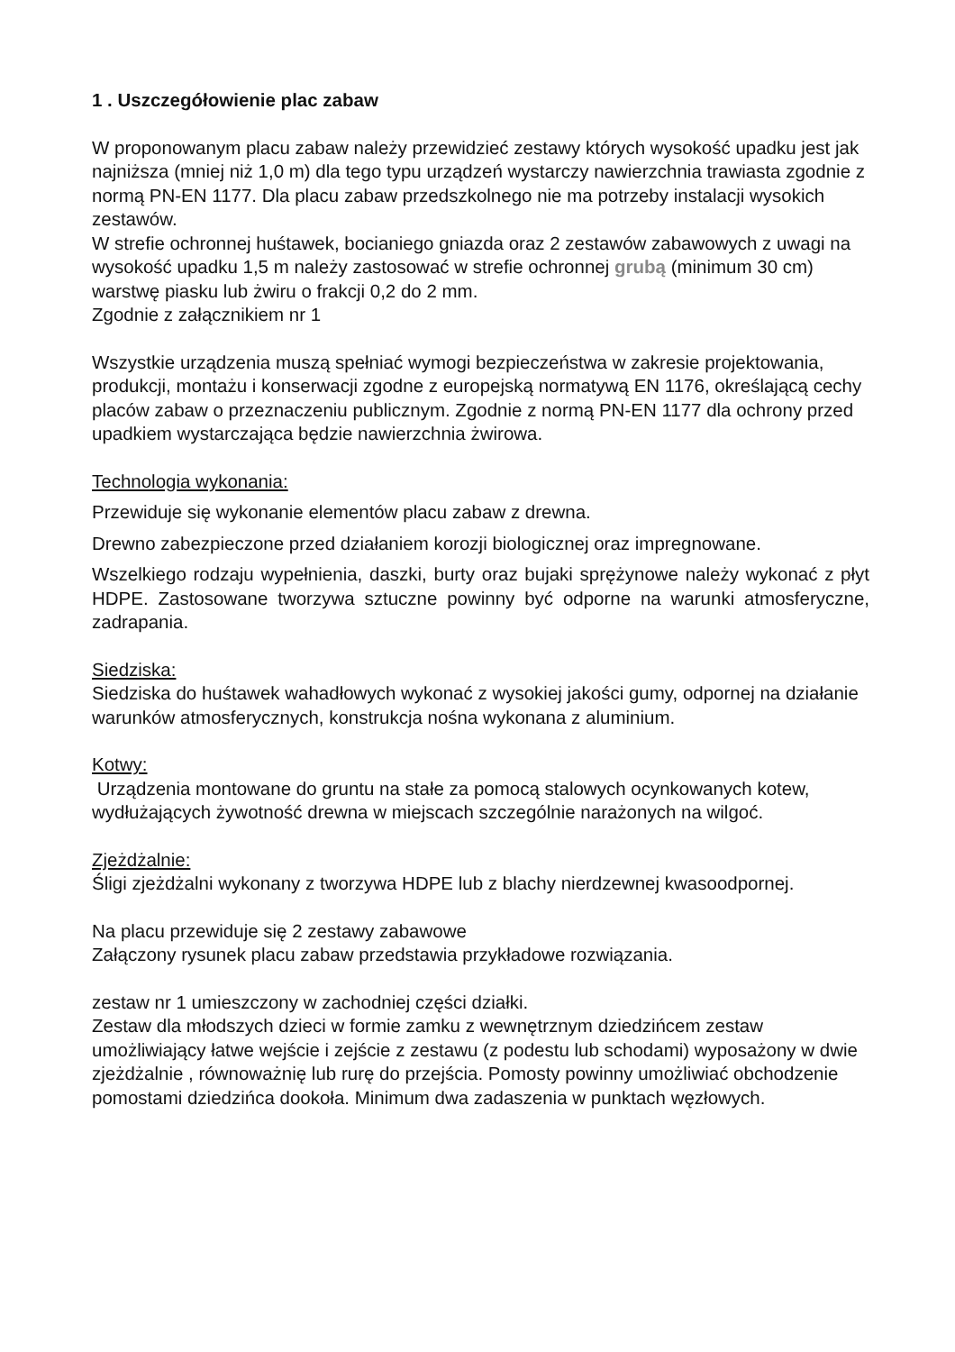1 . Uszczegółowienie plac zabaw
W proponowanym placu zabaw należy przewidzieć zestawy których wysokość upadku jest jak najniższa (mniej niż 1,0 m) dla tego typu urządzeń wystarczy nawierzchnia trawiasta zgodnie z normą PN-EN 1177. Dla placu zabaw przedszkolnego nie ma potrzeby instalacji wysokich zestawów.
W strefie ochronnej huśtawek, bocianiego gniazda oraz 2 zestawów zabawowych z uwagi na wysokość upadku 1,5 m należy zastosować w strefie ochronnej grubą (minimum 30 cm) warstwę piasku lub żwiru o frakcji 0,2 do 2 mm.
Zgodnie z załącznikiem nr 1
Wszystkie urządzenia muszą spełniać wymogi bezpieczeństwa w zakresie projektowania, produkcji, montażu i konserwacji zgodne z europejską normatywą EN 1176, określającą cechy placów zabaw o przeznaczeniu publicznym. Zgodnie z normą PN-EN 1177 dla ochrony przed upadkiem wystarczająca będzie nawierzchnia żwirowa.
Technologia wykonania:
Przewiduje się wykonanie elementów placu zabaw z drewna.
Drewno zabezpieczone przed działaniem korozji biologicznej oraz impregnowane.
Wszelkiego rodzaju wypełnienia, daszki, burty oraz bujaki sprężynowe należy wykonać z płyt HDPE. Zastosowane tworzywa sztuczne powinny być odporne na warunki atmosferyczne, zadrapania.
Siedziska:
Siedziska do huśtawek wahadłowych wykonać z wysokiej jakości gumy, odpornej na działanie warunków atmosferycznych, konstrukcja nośna wykonana z aluminium.
Kotwy:
Urządzenia montowane do gruntu na stałe za pomocą stalowych ocynkowanych kotew, wydłużających żywotność drewna w miejscach szczególnie narażonych na wilgoć.
Zjeżdżalnie:
Śligi zjeżdżalni wykonany z tworzywa HDPE lub z blachy nierdzewnej kwasoodpornej.
Na placu przewiduje się 2 zestawy zabawowe
Załączony rysunek placu zabaw przedstawia przykładowe rozwiązania.
zestaw nr 1 umieszczony w zachodniej części działki.
Zestaw dla młodszych dzieci w formie zamku z wewnętrznym dziedzińcem zestaw umożliwiający łatwe wejście i zejście z zestawu (z podestu lub schodami) wyposażony w dwie zjeżdżalnie , równoważnię lub rurę do przejścia. Pomosty powinny umożliwiać obchodzenie pomostami dziedzińca dookoła. Minimum dwa zadaszenia w punktach węzłowych.